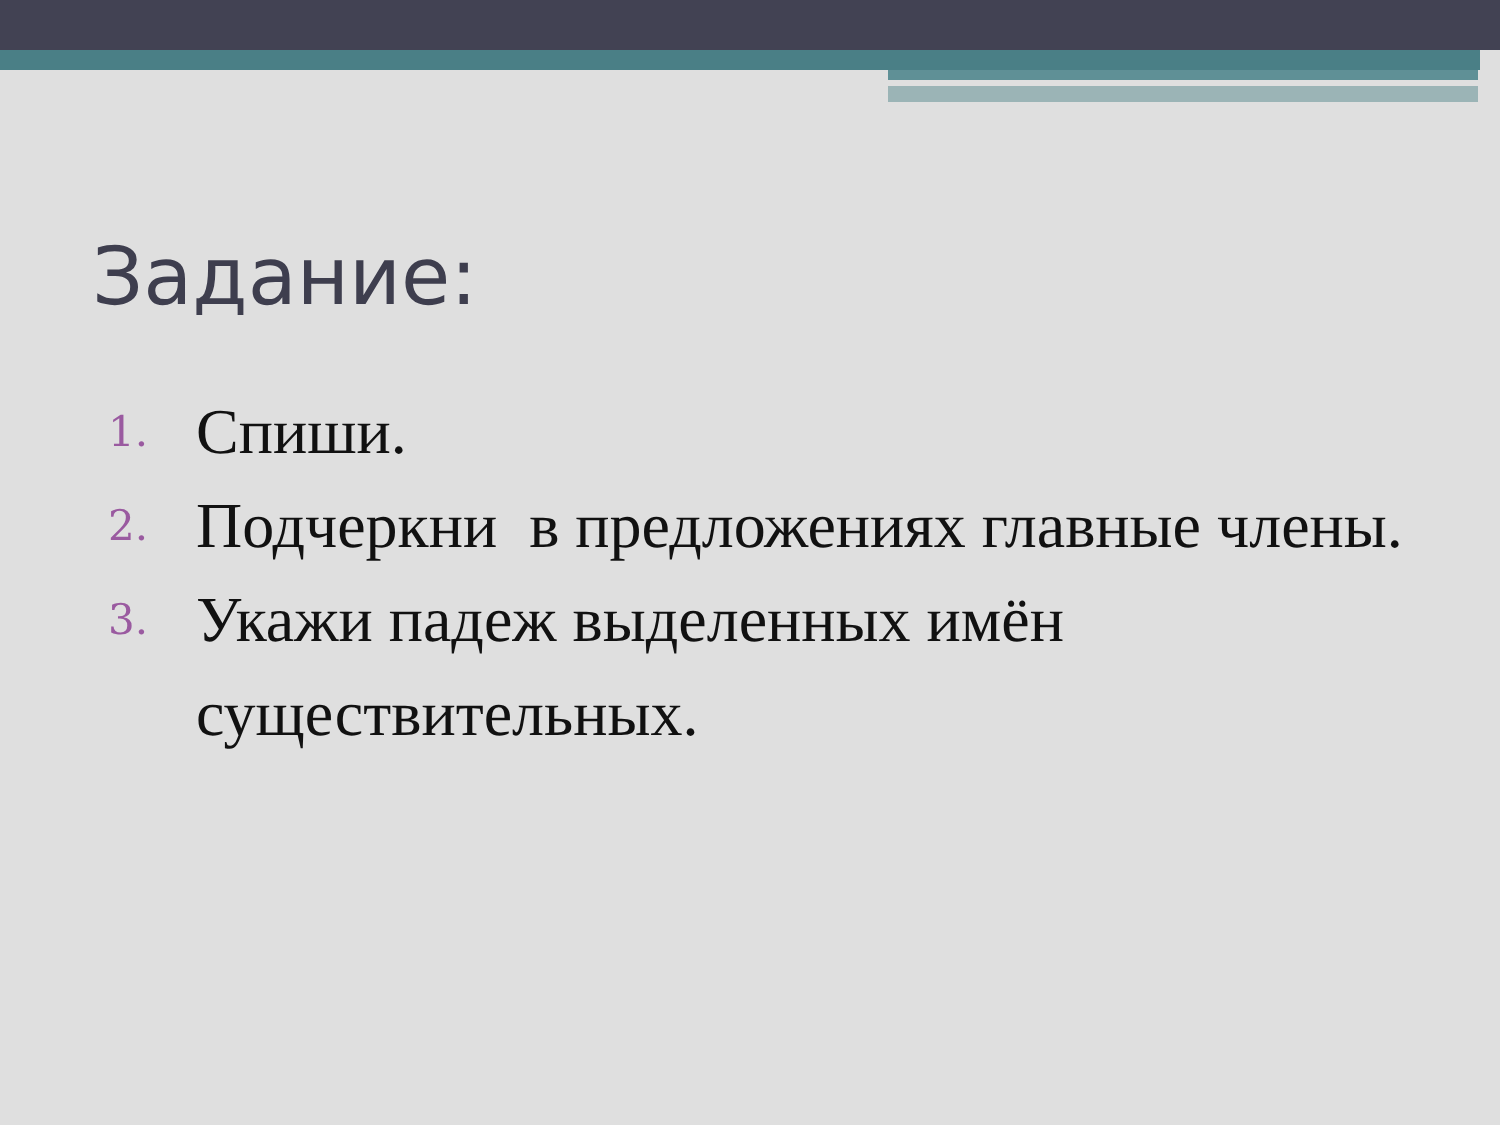Задание:
1. Спиши.
2. Подчеркни в предложениях главные члены.
3. Укажи падеж выделенных имён существительных.